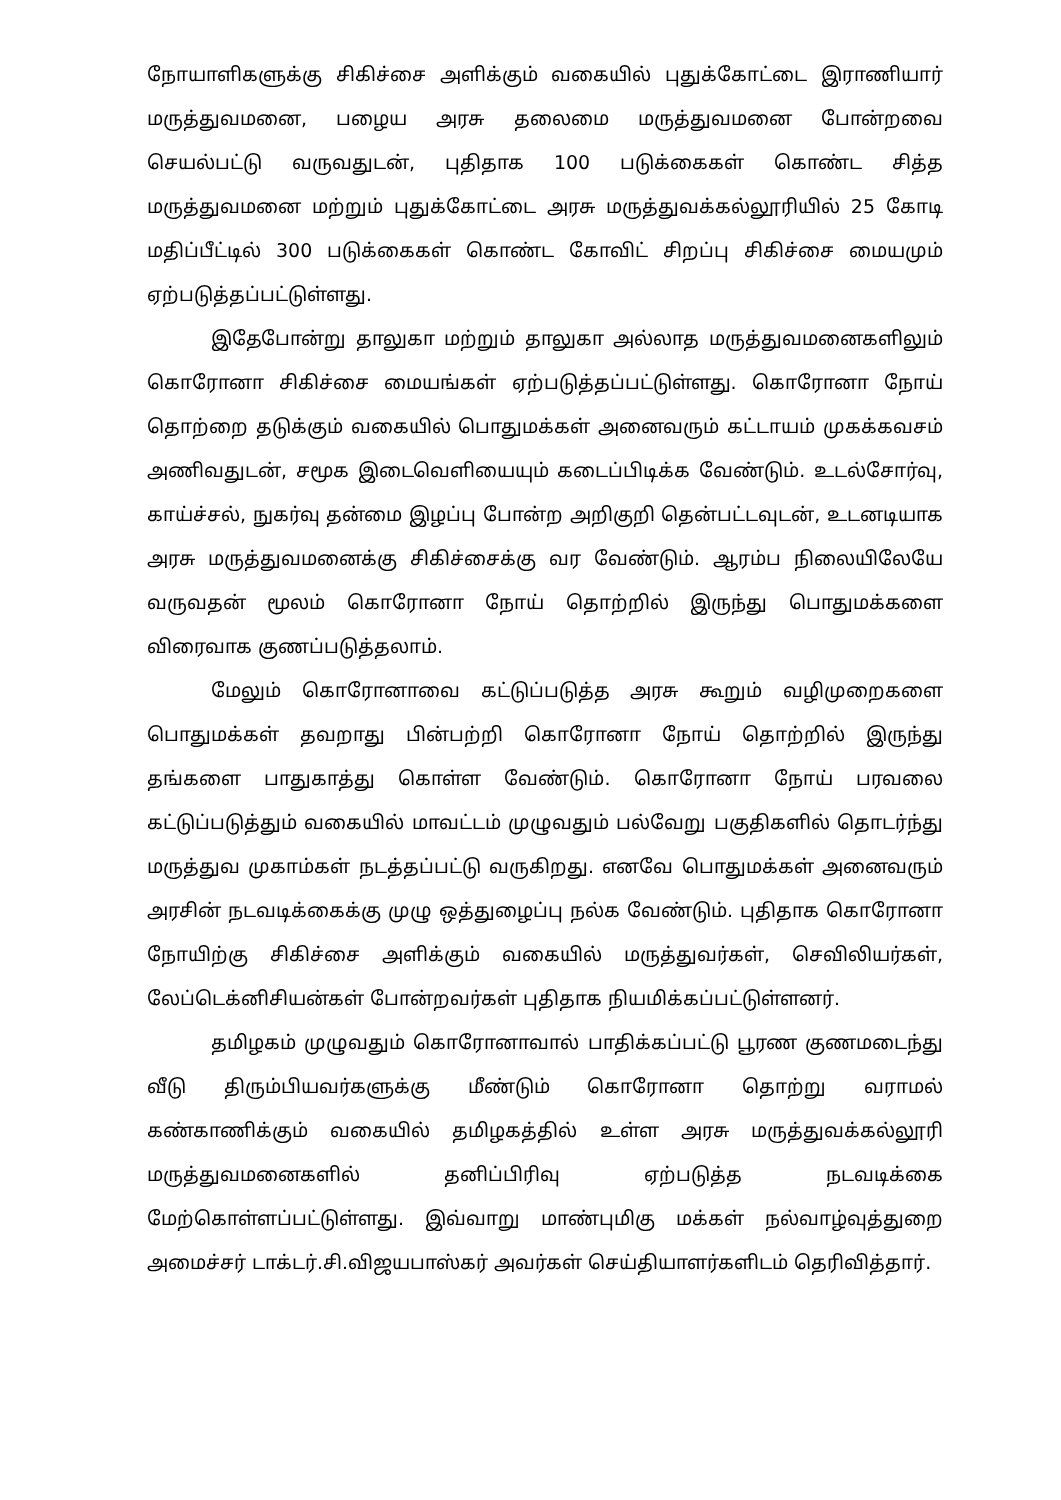நோயாளிகளுக்கு சிகிச்சை அளிக்கும் வகையில் புதுக்கோட்டை இராணியார் மருத்துவமனை, பழைய அரசு தலைமை மருத்துவமனை போன்றவை செயல்பட்டு வருவதுடன், புதிதாக 100 படுக்கைகள் கொண்ட சித்த மருத்துவமனை மற்றும் புதுக்கோட்டை அரசு மருத்துவக்கல்லூரியில் 25 கோடி மதிப்பீட்டில் 300 படுக்கைகள் கொண்ட கோவிட் சிறப்பு சிகிச்சை மையமும் ஏற்படுத்தப்பட்டுள்ளது.
இதேபோன்று தாலுகா மற்றும் தாலுகா அல்லாத மருத்துவமனைகளிலும் கொரோனா சிகிச்சை மையங்கள் ஏற்படுத்தப்பட்டுள்ளது. கொரோனா நோய் தொற்றை தடுக்கும் வகையில் பொதுமக்கள் அனைவரும் கட்டாயம் முகக்கவசம் அணிவதுடன், சமூக இடைவெளியையும் கடைப்பிடிக்க வேண்டும். உடல்சோர்வு, காய்ச்சல், நுகர்வு தன்மை இழப்பு போன்ற அறிகுறி தென்பட்டவுடன், உடனடியாக அரசு மருத்துவமனைக்கு சிகிச்சைக்கு வர வேண்டும். ஆரம்ப நிலையிலேயே வருவதன் மூலம் கொரோனா நோய் தொற்றில் இருந்து பொதுமக்களை விரைவாக குணப்படுத்தலாம்.
மேலும் கொரோனாவை கட்டுப்படுத்த அரசு கூறும் வழிமுறைகளை பொதுமக்கள் தவறாது பின்பற்றி கொரோனா நோய் தொற்றில் இருந்து தங்களை பாதுகாத்து கொள்ள வேண்டும். கொரோனா நோய் பரவலை கட்டுப்படுத்தும் வகையில் மாவட்டம் முழுவதும் பல்வேறு பகுதிகளில் தொடர்ந்து மருத்துவ முகாம்கள் நடத்தப்பட்டு வருகிறது. எனவே பொதுமக்கள் அனைவரும் அரசின் நடவடிக்கைக்கு முழு ஒத்துழைப்பு நல்க வேண்டும். புதிதாக கொரோனா நோயிற்கு சிகிச்சை அளிக்கும் வகையில் மருத்துவர்கள், செவிலியர்கள், லேப்டெக்னிசியன்கள் போன்றவர்கள் புதிதாக நியமிக்கப்பட்டுள்ளனர்.
தமிழகம் முழுவதும் கொரோனாவால் பாதிக்கப்பட்டு பூரண குணமடைந்து வீடு திரும்பியவர்களுக்கு மீண்டும் கொரோனா தொற்று வராமல் கண்காணிக்கும் வகையில் தமிழகத்தில் உள்ள அரசு மருத்துவக்கல்லூரி மருத்துவமனைகளில் தனிப்பிரிவு ஏற்படுத்த நடவடிக்கை மேற்கொள்ளப்பட்டுள்ளது. இவ்வாறு மாண்புமிகு மக்கள் நல்வாழ்வுத்துறை அமைச்சர் டாக்டர்.சி.விஜயபாஸ்கர் அவர்கள் செய்தியாளர்களிடம் தெரிவித்தார்.